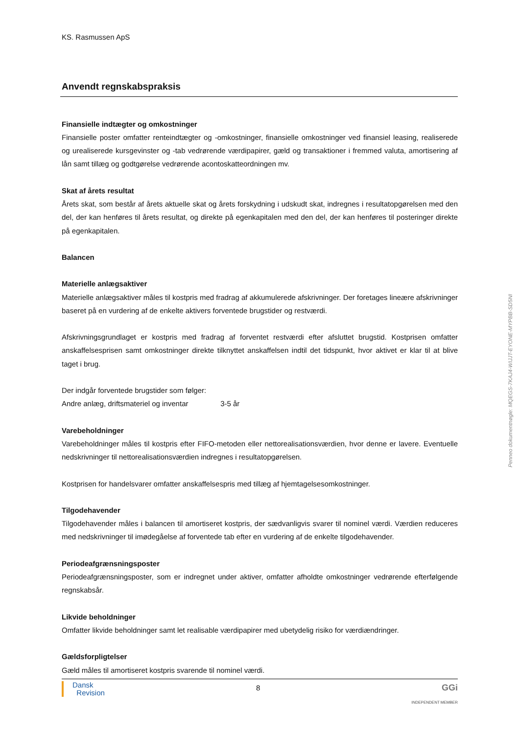Penneo dokumentnøgle: MQEGS-7KAJ4-WIJJT-EYONE-MYPBB-SD5NI
KS. Rasmussen ApS
Anvendt regnskabspraksis
Finansielle indtægter og omkostninger
Finansielle poster omfatter renteindtægter og -omkostninger, finansielle omkostninger ved finansiel leasing, realiserede og urealiserede kursgevinster og -tab vedrørende værdipapirer, gæld og transaktioner i fremmed valuta, amortisering af lån samt tillæg og godtgørelse vedrørende acontoskatteordningen mv.
Skat af årets resultat
Årets skat, som består af årets aktuelle skat og årets forskydning i udskudt skat, indregnes i resultatopgørelsen med den del, der kan henføres til årets resultat, og direkte på egenkapitalen med den del, der kan henføres til posteringer direkte på egenkapitalen.
Balancen
Materielle anlægsaktiver
Materielle anlægsaktiver måles til kostpris med fradrag af akkumulerede afskrivninger. Der foretages lineære afskrivninger baseret på en vurdering af de enkelte aktivers forventede brugstider og restværdi.
Afskrivningsgrundlaget er kostpris med fradrag af forventet restværdi efter afsluttet brugstid. Kostprisen omfatter anskaffelsesprisen samt omkostninger direkte tilknyttet anskaffelsen indtil det tidspunkt, hvor aktivet er klar til at blive taget i brug.
Der indgår forventede brugstider som følger:
Andre anlæg, driftsmateriel og inventar 3-5 år
Varebeholdninger
Varebeholdninger måles til kostpris efter FIFO-metoden eller nettorealisationsværdien, hvor denne er lavere. Eventuelle nedskrivninger til nettorealisationsværdien indregnes i resultatopgørelsen.
Kostprisen for handelsvarer omfatter anskaffelsespris med tillæg af hjemtagelsesomkostninger.
Tilgodehavender
Tilgodehavender måles i balancen til amortiseret kostpris, der sædvanligvis svarer til nominel værdi. Værdien reduceres med nedskrivninger til imødegåelse af forventede tab efter en vurdering af de enkelte tilgodehavender.
Periodeafgrænsningsposter
Periodeafgrænsningsposter, som er indregnet under aktiver, omfatter afholdte omkostninger vedrørende efterfølgende regnskabsår.
Likvide beholdninger
Omfatter likvide beholdninger samt let realisable værdipapirer med ubetydelig risiko for værdiændringer.
Gældsforpligtelser
Gæld måles til amortiseret kostpris svarende til nominel værdi.
Dansk
Revision
8
GGi
INDEPENDENT MEMBER